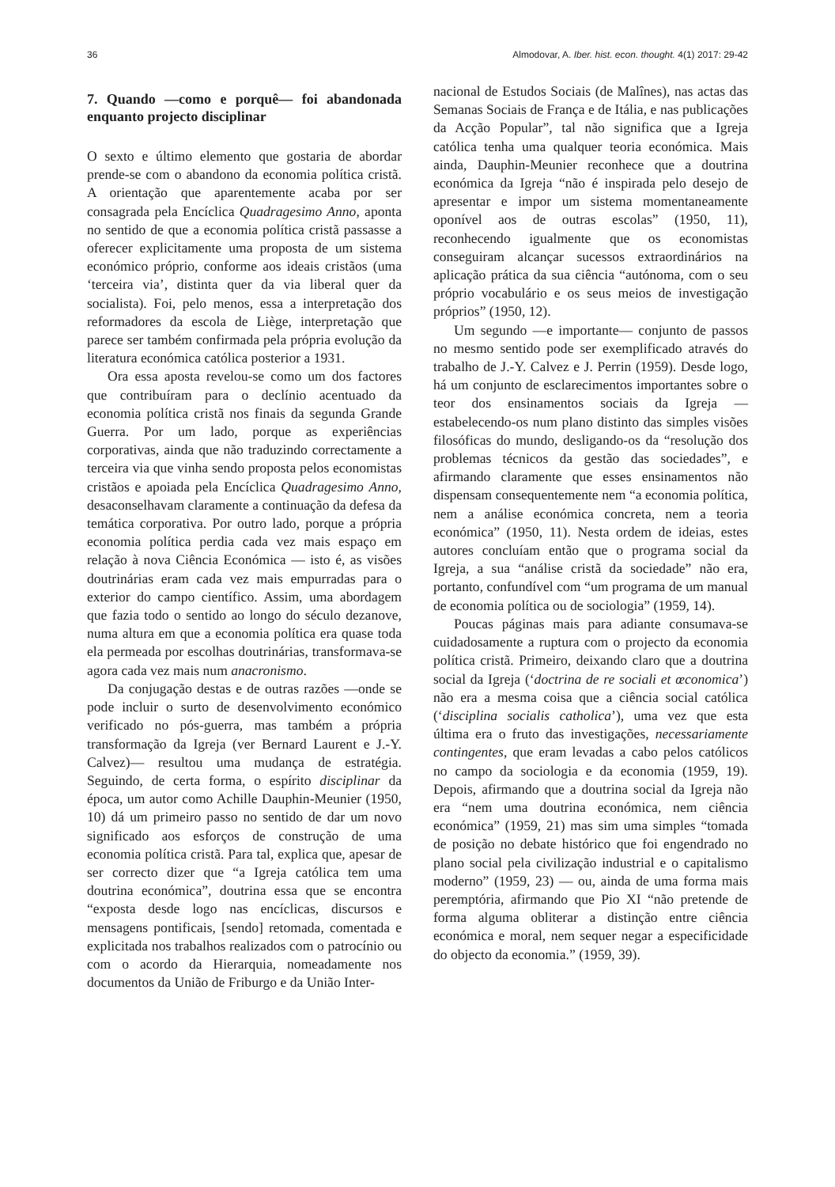36 Almodovar, A. Iber. hist. econ. thought. 4(1) 2017: 29-42
7. Quando —como e porquê— foi abandonada enquanto projecto disciplinar
O sexto e último elemento que gostaria de abordar prende-se com o abandono da economia política cristã. A orientação que aparentemente acaba por ser consagrada pela Encíclica Quadragesimo Anno, aponta no sentido de que a economia política cristã passasse a oferecer explicitamente uma proposta de um sistema económico próprio, conforme aos ideais cristãos (uma ‘terceira via’, distinta quer da via liberal quer da socialista). Foi, pelo menos, essa a interpretação dos reformadores da escola de Liège, interpretação que parece ser também confirmada pela própria evolução da literatura económica católica posterior a 1931.
Ora essa aposta revelou-se como um dos factores que contribuíram para o declínio acentuado da economia política cristã nos finais da segunda Grande Guerra. Por um lado, porque as experiências corporativas, ainda que não traduzindo correctamente a terceira via que vinha sendo proposta pelos economistas cristãos e apoiada pela Encíclica Quadragesimo Anno, desaconselhavam claramente a continuação da defesa da temática corporativa. Por outro lado, porque a própria economia política perdia cada vez mais espaço em relação à nova Ciência Económica — isto é, as visões doutrinárias eram cada vez mais empurradas para o exterior do campo científico. Assim, uma abordagem que fazia todo o sentido ao longo do século dezanove, numa altura em que a economia política era quase toda ela permeada por escolhas doutrinárias, transformava-se agora cada vez mais num anacronismo.
Da conjugação destas e de outras razões —onde se pode incluir o surto de desenvolvimento económico verificado no pós-guerra, mas também a própria transformação da Igreja (ver Bernard Laurent e J.-Y. Calvez)— resultou uma mudança de estratégia. Seguindo, de certa forma, o espírito disciplinar da época, um autor como Achille Dauphin-Meunier (1950, 10) dá um primeiro passo no sentido de dar um novo significado aos esforços de construção de uma economia política cristã. Para tal, explica que, apesar de ser correcto dizer que “a Igreja católica tem uma doutrina económica”, doutrina essa que se encontra “exposta desde logo nas encíclicas, discursos e mensagens pontificais, [sendo] retomada, comentada e explicitada nos trabalhos realizados com o patrocínio ou com o acordo da Hierarquia, nomeadamente nos documentos da União de Friburgo e da União Inter-
nacional de Estudos Sociais (de Malînes), nas actas das Semanas Sociais de França e de Itália, e nas publicações da Acção Popular”, tal não significa que a Igreja católica tenha uma qualquer teoria económica. Mais ainda, Dauphin-Meunier reconhece que a doutrina económica da Igreja “não é inspirada pelo desejo de apresentar e impor um sistema momentaneamente oponível aos de outras escolas” (1950, 11), reconhecendo igualmente que os economistas conseguiram alcançar sucessos extraordinários na aplicação prática da sua ciência “autónoma, com o seu próprio vocabulário e os seus meios de investigação próprios” (1950, 12).
Um segundo —e importante— conjunto de passos no mesmo sentido pode ser exemplificado através do trabalho de J.-Y. Calvez e J. Perrin (1959). Desde logo, há um conjunto de esclarecimentos importantes sobre o teor dos ensinamentos sociais da Igreja — estabelecendo-os num plano distinto das simples visões filosóficas do mundo, desligando-os da “resolução dos problemas técnicos da gestão das sociedades”, e afirmando claramente que esses ensinamentos não dispensam consequentemente nem “a economia política, nem a análise económica concreta, nem a teoria económica” (1950, 11). Nesta ordem de ideias, estes autores concluíam então que o programa social da Igreja, a sua “análise cristã da sociedade” não era, portanto, confundível com “um programa de um manual de economia política ou de sociologia” (1959, 14).
Poucas páginas mais para adiante consumava-se cuidadosamente a ruptura com o projecto da economia política cristã. Primeiro, deixando claro que a doutrina social da Igreja (‘doctrina de re sociali et œconomica’) não era a mesma coisa que a ciência social católica (‘disciplina socialis catholica’), uma vez que esta última era o fruto das investigações, necessariamente contingentes, que eram levadas a cabo pelos católicos no campo da sociologia e da economia (1959, 19). Depois, afirmando que a doutrina social da Igreja não era “nem uma doutrina económica, nem ciência económica” (1959, 21) mas sim uma simples “tomada de posição no debate histórico que foi engendrado no plano social pela civilização industrial e o capitalismo moderno” (1959, 23) — ou, ainda de uma forma mais peremptória, afirmando que Pio XI “não pretende de forma alguma obliterar a distinção entre ciência económica e moral, nem sequer negar a especificidade do objecto da economia.” (1959, 39).